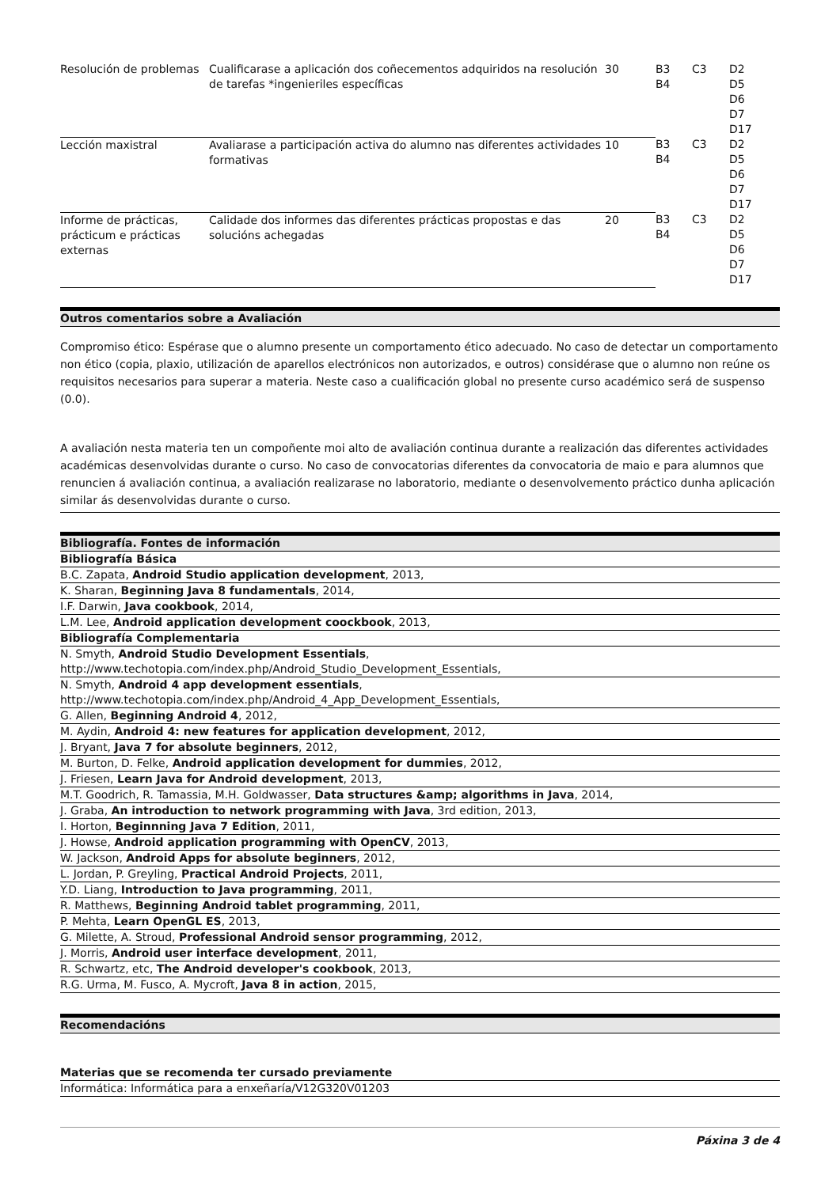| Resolución de problemas | Cualificarase a aplicación dos coñecementos adquiridos na resolución de tarefas *ingenieriles específicas | 30 | B3 B4 | C3 | D2 D5 D6 D7 D17 |
| Lección maxistral | Avaliarase a participación activa do alumno nas diferentes actividades formativas | 10 | B3 B4 | C3 | D2 D5 D6 D7 D17 |
| Informe de prácticas, prácticum e prácticas externas | Calidade dos informes das diferentes prácticas propostas e das solucións achegadas | 20 | B3 B4 | C3 | D2 D5 D6 D7 D17 |
Outros comentarios sobre a Avaliación
Compromiso ético: Espérase que o alumno presente un comportamento ético adecuado. No caso de detectar un comportamento non ético (copia, plaxio, utilización de aparellos electrónicos non autorizados, e outros) considérase que o alumno non reúne os requisitos necesarios para superar a materia. Neste caso a cualificación global no presente curso académico será de suspenso (0.0).
A avaliación nesta materia ten un compoñente moi alto de avaliación continua durante a realización das diferentes actividades académicas desenvolvidas durante o curso. No caso de convocatorias diferentes da convocatoria de maio e para alumnos que renuncien á avaliación continua, a avaliación realizarase no laboratorio, mediante o desenvolvemento práctico dunha aplicación similar ás desenvolvidas durante o curso.
Bibliografía. Fontes de información
Bibliografía Básica
B.C. Zapata, Android Studio application development, 2013,
K. Sharan, Beginning Java 8 fundamentals, 2014,
I.F. Darwin, Java cookbook, 2014,
L.M. Lee, Android application development coockbook, 2013,
Bibliografía Complementaria
N. Smyth, Android Studio Development Essentials,
http://www.techotopia.com/index.php/Android_Studio_Development_Essentials,
N. Smyth, Android 4 app development essentials,
http://www.techotopia.com/index.php/Android_4_App_Development_Essentials,
G. Allen, Beginning Android 4, 2012,
M. Aydin, Android 4: new features for application development, 2012,
J. Bryant, Java 7 for absolute beginners, 2012,
M. Burton, D. Felke, Android application development for dummies, 2012,
J. Friesen, Learn Java for Android development, 2013,
M.T. Goodrich, R. Tamassia, M.H. Goldwasser, Data structures &amp; algorithms in Java, 2014,
J. Graba, An introduction to network programming with Java, 3rd edition, 2013,
I. Horton, Beginnning Java 7 Edition, 2011,
J. Howse, Android application programming with OpenCV, 2013,
W. Jackson, Android Apps for absolute beginners, 2012,
L. Jordan, P. Greyling, Practical Android Projects, 2011,
Y.D. Liang, Introduction to Java programming, 2011,
R. Matthews, Beginning Android tablet programming, 2011,
P. Mehta, Learn OpenGL ES, 2013,
G. Milette, A. Stroud, Professional Android sensor programming, 2012,
J. Morris, Android user interface development, 2011,
R. Schwartz, etc, The Android developer's cookbook, 2013,
R.G. Urma, M. Fusco, A. Mycroft, Java 8 in action, 2015,
Recomendacións
Materias que se recomenda ter cursado previamente
Informática: Informática para a enxeñaría/V12G320V01203
Páxina 3 de 4